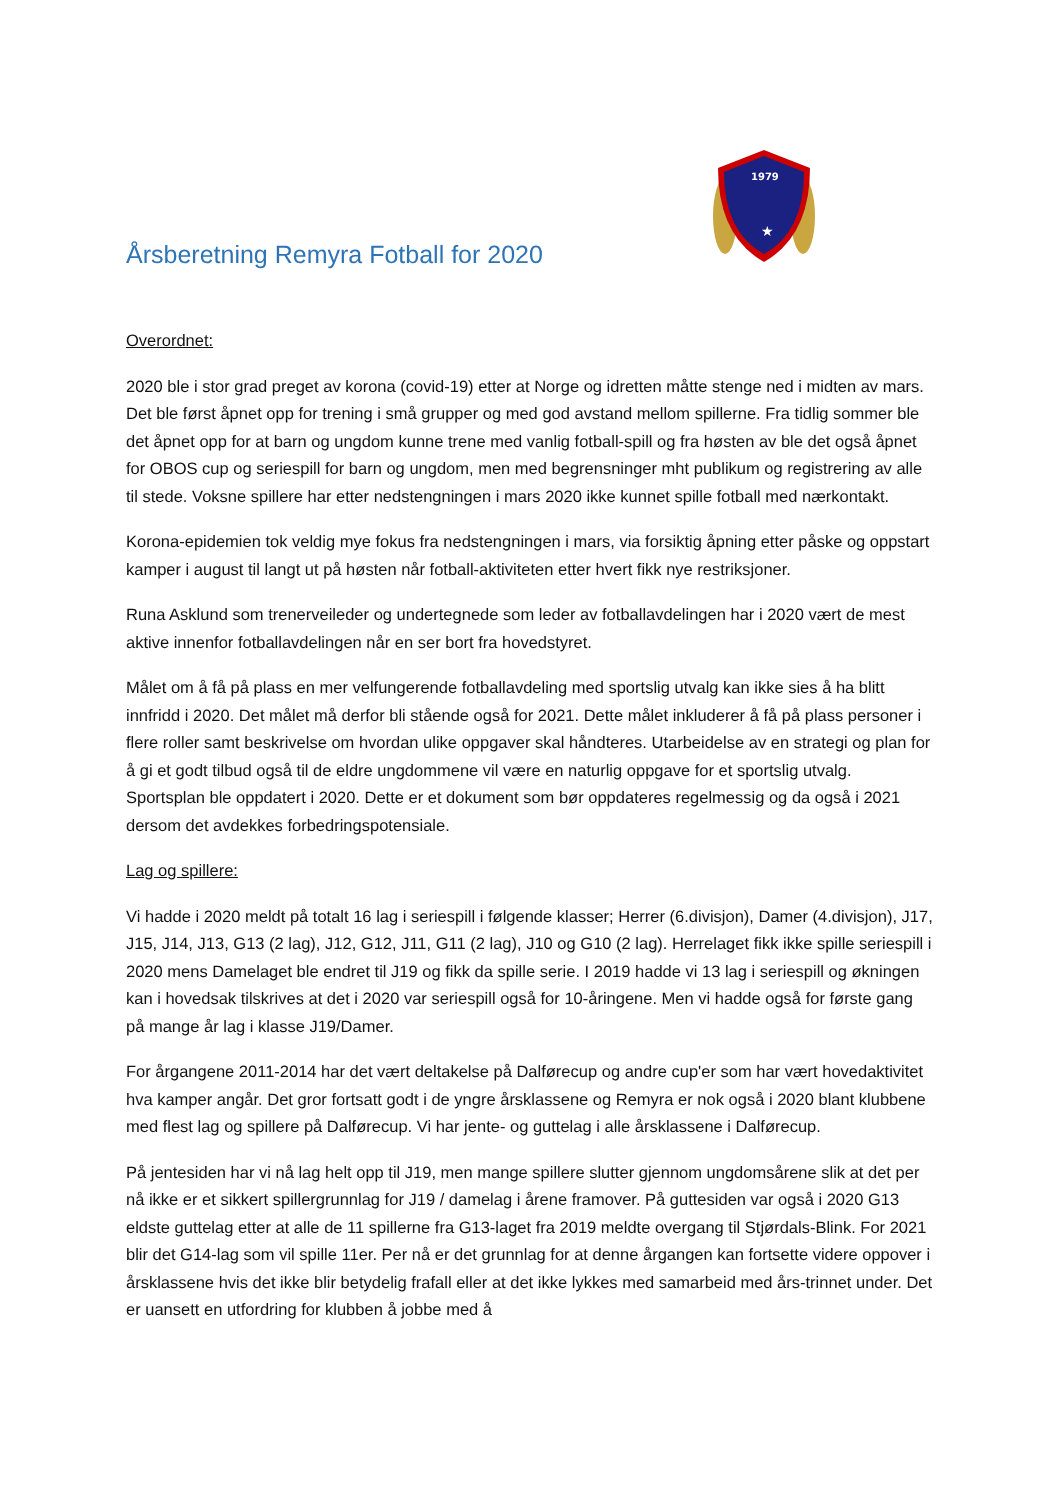1979
★
Årsberetning Remyra Fotball for 2020
Overordnet:
2020 ble i stor grad preget av korona (covid-19) etter at Norge og idretten måtte stenge ned i midten av mars. Det ble først åpnet opp for trening i små grupper og med god avstand mellom spillerne. Fra tidlig sommer ble det åpnet opp for at barn og ungdom kunne trene med vanlig fotball-spill og fra høsten av ble det også åpnet for OBOS cup og seriespill for barn og ungdom, men med begrensninger mht publikum og registrering av alle til stede. Voksne spillere har etter nedstengningen i mars 2020 ikke kunnet spille fotball med nærkontakt.
Korona-epidemien tok veldig mye fokus fra nedstengningen i mars, via forsiktig åpning etter påske og oppstart kamper i august til langt ut på høsten når fotball-aktiviteten etter hvert fikk nye restriksjoner.
Runa Asklund som trenerveileder og undertegnede som leder av fotballavdelingen har i 2020 vært de mest aktive innenfor fotballavdelingen når en ser bort fra hovedstyret.
Målet om å få på plass en mer velfungerende fotballavdeling med sportslig utvalg kan ikke sies å ha blitt innfridd i 2020. Det målet må derfor bli stående også for 2021. Dette målet inkluderer å få på plass personer i flere roller samt beskrivelse om hvordan ulike oppgaver skal håndteres. Utarbeidelse av en strategi og plan for å gi et godt tilbud også til de eldre ungdommene vil være en naturlig oppgave for et sportslig utvalg. Sportsplan ble oppdatert i 2020. Dette er et dokument som bør oppdateres regelmessig og da også i 2021 dersom det avdekkes forbedringspotensiale.
Lag og spillere:
Vi hadde i 2020 meldt på totalt 16 lag i seriespill i følgende klasser; Herrer (6.divisjon), Damer (4.divisjon), J17, J15, J14, J13, G13 (2 lag), J12, G12, J11, G11 (2 lag), J10 og G10 (2 lag). Herrelaget fikk ikke spille seriespill i 2020 mens Damelaget ble endret til J19 og fikk da spille serie. I 2019 hadde vi 13 lag i seriespill og økningen kan i hovedsak tilskrives at det i 2020 var seriespill også for 10-åringene. Men vi hadde også for første gang på mange år lag i klasse J19/Damer.
For årgangene 2011-2014 har det vært deltakelse på Dalførecup og andre cup'er som har vært hovedaktivitet hva kamper angår. Det gror fortsatt godt i de yngre årsklassene og Remyra er nok også i 2020 blant klubbene med flest lag og spillere på Dalførecup. Vi har jente- og guttelag i alle årsklassene i Dalførecup.
På jentesiden har vi nå lag helt opp til J19, men mange spillere slutter gjennom ungdomsårene slik at det per nå ikke er et sikkert spillergrunnlag for J19 / damelag i årene framover. På guttesiden var også i 2020 G13 eldste guttelag etter at alle de 11 spillerne fra G13-laget fra 2019 meldte overgang til Stjørdals-Blink. For 2021 blir det G14-lag som vil spille 11er. Per nå er det grunnlag for at denne årgangen kan fortsette videre oppover i årsklassene hvis det ikke blir betydelig frafall eller at det ikke lykkes med samarbeid med års-trinnet under. Det er uansett en utfordring for klubben å jobbe med å